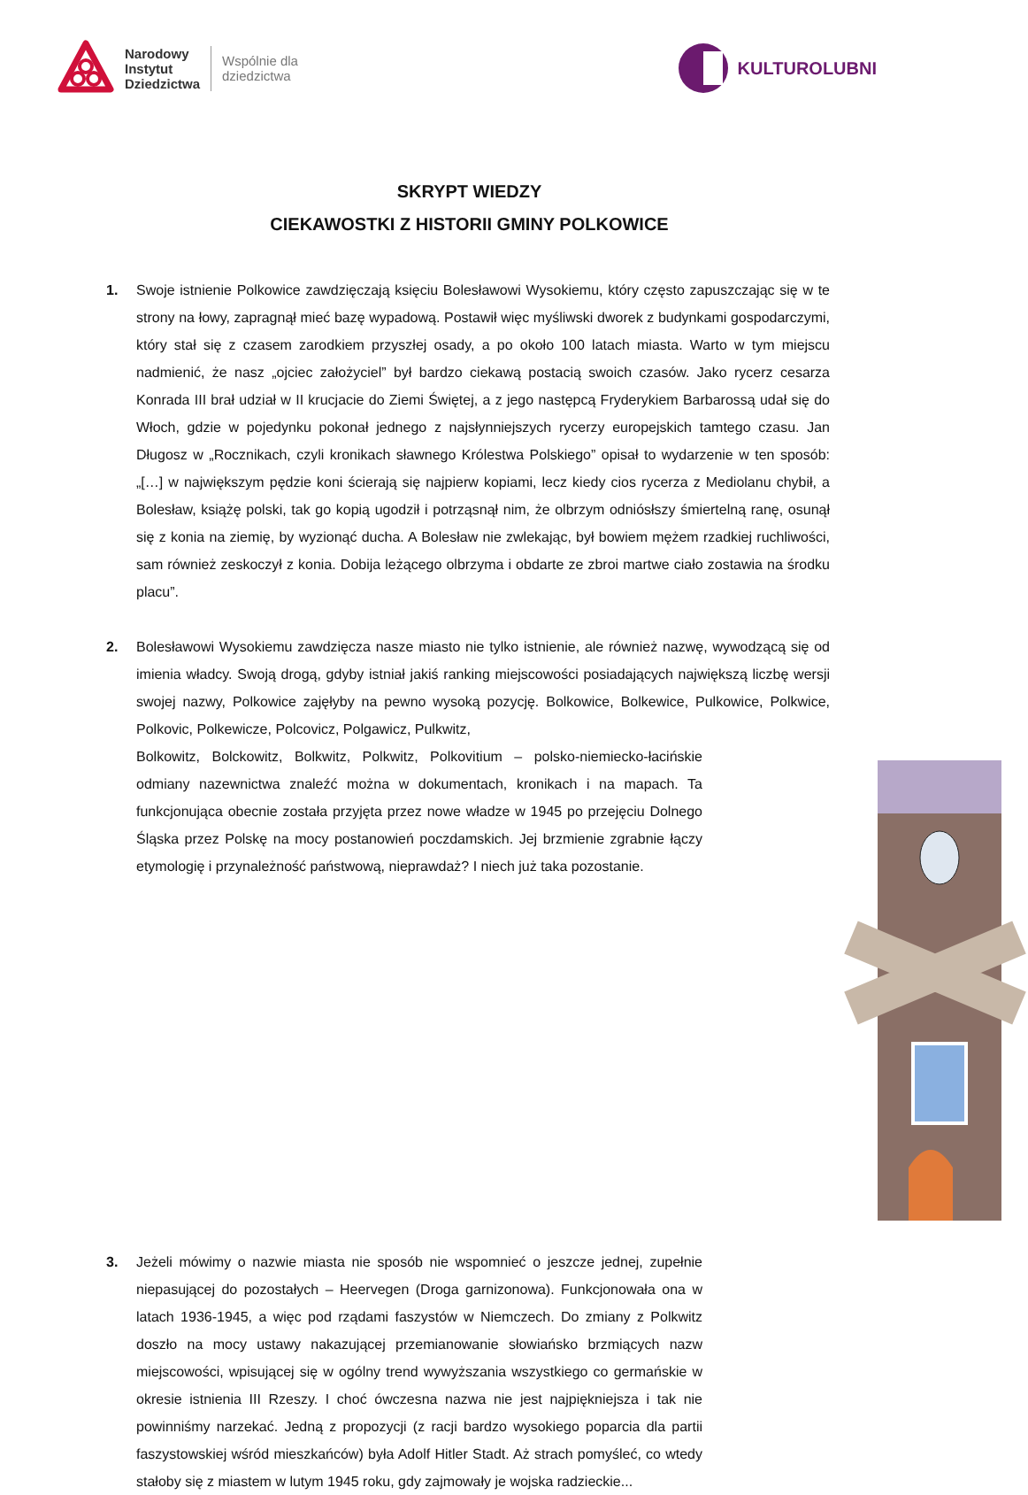Narodowy
Instytut
Dziedzictwa
Wspólnie dla
dziedzictwa
KULTUROLUBNI
SKRYPT WIEDZY
CIEKAWOSTKI Z HISTORII GMINY POLKOWICE
1. Swoje istnienie Polkowice zawdzięczają księciu Bolesławowi Wysokiemu, który często zapuszczając się w te strony na łowy, zapragnął mieć bazę wypadową. Postawił więc myśliwski dworek z budynkami gospodarczymi, który stał się z czasem zarodkiem przyszłej osady, a po około 100 latach miasta. Warto w tym miejscu nadmienić, że nasz „ojciec założyciel” był bardzo ciekawą postacią swoich czasów. Jako rycerz cesarza Konrada III brał udział w II krucjacie do Ziemi Świętej, a z jego następcą Fryderykiem Barbarossą udał się do Włoch, gdzie w pojedynku pokonał jednego z najsłynniejszych rycerzy europejskich tamtego czasu. Jan Długosz w „Rocznikach, czyli kronikach sławnego Królestwa Polskiego” opisał to wydarzenie w ten sposób: „[…] w największym pędzie koni ścierają się najpierw kopiami, lecz kiedy cios rycerza z Mediolanu chybił, a Bolesław, książę polski, tak go kopią ugodził i potrząsnął nim, że olbrzym odniósłszy śmiertelną ranę, osunął się z konia na ziemię, by wyzionąć ducha. A Bolesław nie zwlekając, był bowiem mężem rzadkiej ruchliwości, sam również zeskoczył z konia. Dobija leżącego olbrzyma i obdarte ze zbroi martwe ciało zostawia na środku placu”.
2. Bolesławowi Wysokiemu zawdzięcza nasze miasto nie tylko istnienie, ale również nazwę, wywodzącą się od imienia władcy. Swoją drogą, gdyby istniał jakiś ranking miejscowości posiadających największą liczbę wersji swojej nazwy, Polkowice zajęłyby na pewno wysoką pozycję. Bolkowice, Bolkewice, Pulkowice, Polkwice, Polkovic, Polkewicze, Polcovicz, Polgawicz, Pulkwitz,
Bolkowitz, Bolckowitz, Bolkwitz, Polkwitz, Polkovitium – polsko-niemiecko-łacińskie odmiany nazewnictwa znaleźć można w dokumentach, kronikach i na mapach. Ta funkcjonująca obecnie została przyjęta przez nowe władze w 1945 po przejęciu Dolnego Śląska przez Polskę na mocy postanowień poczdamskich. Jej brzmienie zgrabnie łączy etymologię i przynależność państwową, nieprawdaż? I niech już taka pozostanie.
3. Jeżeli mówimy o nazwie miasta nie sposób nie wspomnieć o jeszcze jednej, zupełnie niepasującej do pozostałych – Heervegen (Droga garnizonowa). Funkcjonowała ona w latach 1936-1945, a więc pod rządami faszystów w Niemczech. Do zmiany z Polkwitz doszło na mocy ustawy nakazującej przemianowanie słowiańsko brzmiących nazw miejscowości, wpisującej się w ogólny trend wywyższania wszystkiego co germańskie w okresie istnienia III Rzeszy. I choć ówczesna nazwa nie jest najpiękniejsza i tak nie powinniśmy narzekać. Jedną z propozycji (z racji bardzo wysokiego poparcia dla partii faszystowskiej wśród mieszkańców) była Adolf Hitler Stadt. Aż strach pomyśleć, co wtedy stałoby się z miastem w lutym 1945 roku, gdy zajmowały je wojska radzieckie...